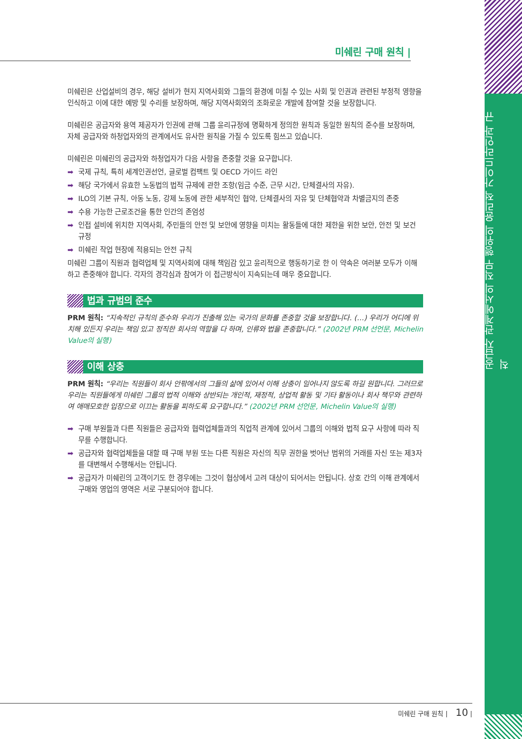공급자 관계에서의 직무 행위의 윤리적 가이드라인과 규칙
미쉐린 구매 원칙 |
미쉐린은 산업설비의 경우, 해당 설비가 현지 지역사회와 그들의 환경에 미칠 수 있는 사회 및 인권과 관련된 부정적 영향을 인식하고 이에 대한 예방 및 수리를 보장하며, 해당 지역사회와의 조화로운 개발에 참여할 것을 보장합니다.
미쉐린은 공급자와 용역 제공자가 인권에 관해 그룹 윤리규정에 명확하게 정의한 원칙과 동일한 원칙의 준수를 보장하며, 자체 공급자와 하청업자와의 관계에서도 유사한 원칙을 가질 수 있도록 힘쓰고 있습니다.
미쉐린은 미쉐린의 공급자와 하청업자가 다음 사항을 존중할 것을 요구합니다.
➡ 국제 규칙, 특히 세계인권선언, 글로벌 컴팩트 및 OECD 가이드 라인
➡ 해당 국가에서 유효한 노동법의 법적 규제에 관한 조항(임금 수준, 근무 시간, 단체결사의 자유).
➡ ILO의 기본 규칙, 아동 노동, 강제 노동에 관한 세부적인 협약, 단체결사의 자유 및 단체협약과 차별금지의 존중
➡ 수용 가능한 근로조건을 통한 인간의 존엄성
➡ 인접 설비에 위치한 지역사회, 주민들의 안전 및 보안에 영향을 미치는 활동들에 대한 제한을 위한 보안, 안전 및 보건 규정
➡ 미쉐린 작업 현장에 적용되는 안전 규칙
미쉐린 그룹이 직원과 협력업체 및 지역사회에 대해 책임감 있고 윤리적으로 행동하기로 한 이 약속은 여러분 모두가 이해하고 존중해야 합니다. 각자의 경각심과 참여가 이 접근방식이 지속되는데 매우 중요합니다.
법과 규범의 준수
PRM 원칙: “지속적인 규칙의 준수와 우리가 진출해 있는 국가의 문화를 존중할 것을 보장합니다. (…) 우리가 어디에 위치해 있든지 우리는 책임 있고 정직한 회사의 역할을 다 하며, 인류와 법을 존중합니다.” (2002년 PRM 선언문, Michelin Value의 실행)
이해 상충
PRM 원칙: “우리는 직원들이 회사 안팎에서의 그들의 삶에 있어서 이해 상충이 일어나지 않도록 하길 원합니다. 그러므로 우리는 직원들에게 미쉐린 그룹의 법적 이해와 상반되는 개인적, 재정적, 상업적 활동 및 기타 활동이나 회사 책무와 관련하여 애매모호한 입장으로 이끄는 활동을 피하도록 요구합니다.” (2002년 PRM 선언문, Michelin Value의 실행)
➡ 구매 부원들과 다른 직원들은 공급자와 협력업체들과의 직업적 관계에 있어서 그룹의 이해와 법적 요구 사항에 따라 직무를 수행합니다.
➡ 공급자와 협력업체들을 대할 때 구매 부원 또는 다른 직원은 자신의 직무 권한을 벗어난 범위의 거래를 자신 또는 제3자를 대변해서 수행해서는 안됩니다.
➡ 공급자가 미쉐린의 고객이기도 한 경우에는 그것이 협상에서 고려 대상이 되어서는 안됩니다. 상호 간의 이해 관계에서 구매와 영업의 영역은 서로 구분되어야 합니다.
미쉐린 구매 원칙 | 10 |